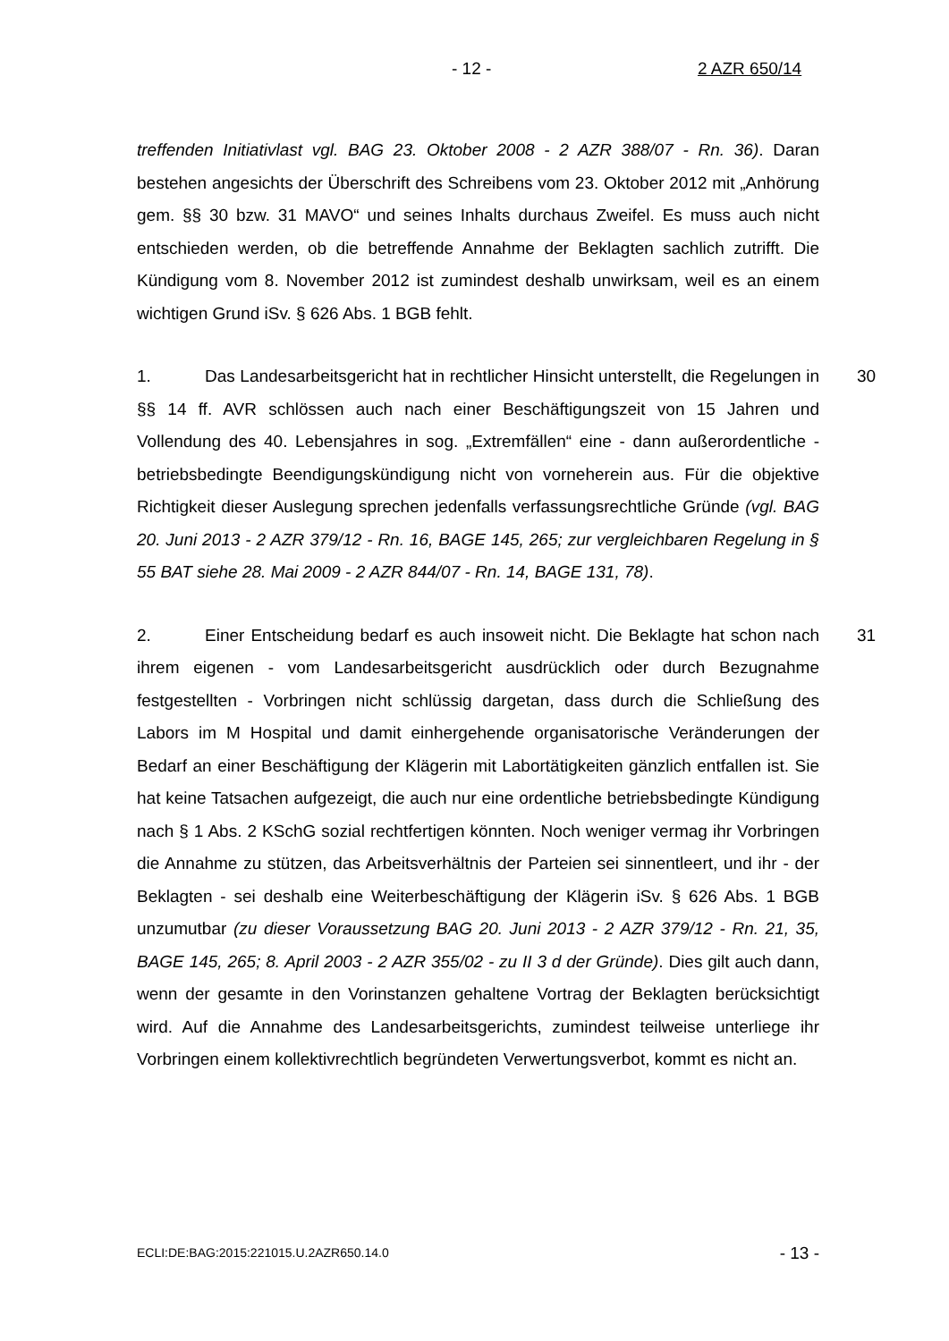- 12 - 2 AZR 650/14
treffenden Initiativlast vgl. BAG 23. Oktober 2008 - 2 AZR 388/07 - Rn. 36). Daran bestehen angesichts der Überschrift des Schreibens vom 23. Oktober 2012 mit „Anhörung gem. §§ 30 bzw. 31 MAVO“ und seines Inhalts durchaus Zweifel. Es muss auch nicht entschieden werden, ob die betreffende Annahme der Beklagten sachlich zutrifft. Die Kündigung vom 8. November 2012 ist zumindest deshalb unwirksam, weil es an einem wichtigen Grund iSv. § 626 Abs. 1 BGB fehlt.
30 1. Das Landesarbeitsgericht hat in rechtlicher Hinsicht unterstellt, die Regelungen in §§ 14 ff. AVR schlössen auch nach einer Beschäftigungszeit von 15 Jahren und Vollendung des 40. Lebensjahres in sog. „Extremfällen“ eine - dann außerordentliche - betriebsbedingte Beendigungskündigung nicht von vorneherein aus. Für die objektive Richtigkeit dieser Auslegung sprechen jedenfalls verfassungsrechtliche Gründe (vgl. BAG 20. Juni 2013 - 2 AZR 379/12 - Rn. 16, BAGE 145, 265; zur vergleichbaren Regelung in § 55 BAT siehe 28. Mai 2009 - 2 AZR 844/07 - Rn. 14, BAGE 131, 78).
31 2. Einer Entscheidung bedarf es auch insoweit nicht. Die Beklagte hat schon nach ihrem eigenen - vom Landesarbeitsgericht ausdrücklich oder durch Bezugnahme festgestellten - Vorbringen nicht schlüssig dargetan, dass durch die Schließung des Labors im M Hospital und damit einhergehende organisatorische Veränderungen der Bedarf an einer Beschäftigung der Klägerin mit Labortätigkeiten gänzlich entfallen ist. Sie hat keine Tatsachen aufgezeigt, die auch nur eine ordentliche betriebsbedingte Kündigung nach § 1 Abs. 2 KSchG sozial rechtfertigen könnten. Noch weniger vermag ihr Vorbringen die Annahme zu stützen, das Arbeitsverhältnis der Parteien sei sinnentleert, und ihr - der Beklagten - sei deshalb eine Weiterbeschäftigung der Klägerin iSv. § 626 Abs. 1 BGB unzumutbar (zu dieser Voraussetzung BAG 20. Juni 2013 - 2 AZR 379/12 - Rn. 21, 35, BAGE 145, 265; 8. April 2003 - 2 AZR 355/02 - zu II 3 d der Gründe). Dies gilt auch dann, wenn der gesamte in den Vorinstanzen gehaltene Vortrag der Beklagten berücksichtigt wird. Auf die Annahme des Landesarbeitsgerichts, zumindest teilweise unterliege ihr Vorbringen einem kollektivrechtlich begründeten Verwertungsverbot, kommt es nicht an.
ECLI:DE:BAG:2015:221015.U.2AZR650.14.0 - 13 -